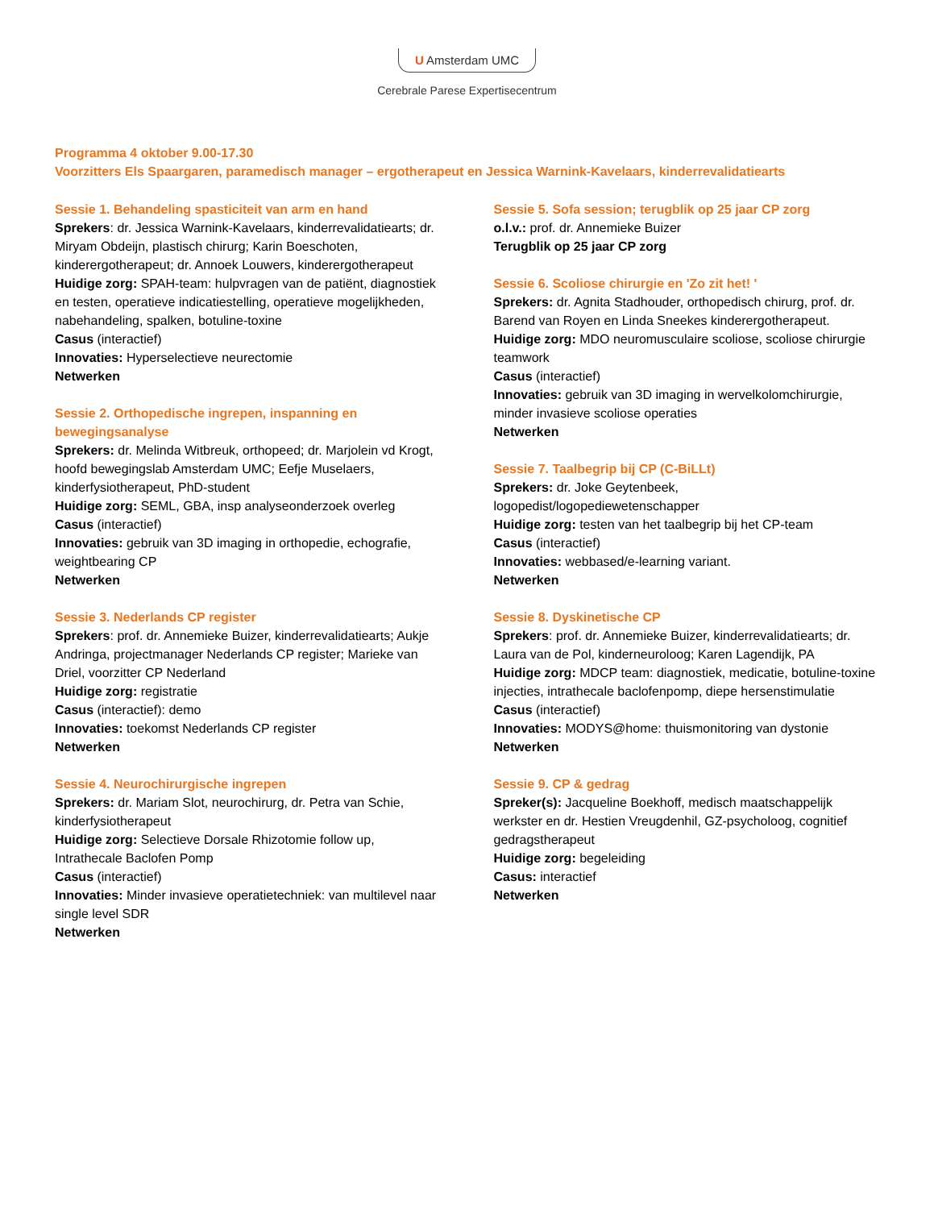U Amsterdam UMC
Cerebrale Parese Expertisecentrum
Programma 4 oktober 9.00-17.30
Voorzitters Els Spaargaren, paramedisch manager – ergotherapeut en Jessica Warnink-Kavelaars, kinderrevalidatiearts
Sessie 1. Behandeling spasticiteit van arm en hand
Sprekers: dr. Jessica Warnink-Kavelaars, kinderrevalidatiearts; dr. Miryam Obdeijn, plastisch chirurg; Karin Boeschoten, kinderergotherapeut; dr. Annoek Louwers, kinderergotherapeut
Huidige zorg: SPAH-team: hulpvragen van de patiënt, diagnostiek en testen, operatieve indicatiestelling, operatieve mogelijkheden, nabehandeling, spalken, botuline-toxine
Casus (interactief)
Innovaties: Hyperselectieve neurectomie
Netwerken
Sessie 2. Orthopedische ingrepen, inspanning en bewegingsanalyse
Sprekers: dr. Melinda Witbreuk, orthopeed; dr. Marjolein vd Krogt, hoofd bewegingslab Amsterdam UMC; Eefje Muselaers, kinderfysiotherapeut, PhD-student
Huidige zorg: SEML, GBA, insp analyseonderzoek overleg
Casus (interactief)
Innovaties: gebruik van 3D imaging in orthopedie, echografie, weightbearing CP
Netwerken
Sessie 3. Nederlands CP register
Sprekers: prof. dr. Annemieke Buizer, kinderrevalidatiearts; Aukje Andringa, projectmanager Nederlands CP register; Marieke van Driel, voorzitter CP Nederland
Huidige zorg: registratie
Casus (interactief): demo
Innovaties: toekomst Nederlands CP register
Netwerken
Sessie 4. Neurochirurgische ingrepen
Sprekers: dr. Mariam Slot, neurochirurg, dr. Petra van Schie, kinderfysiotherapeut
Huidige zorg: Selectieve Dorsale Rhizotomie follow up, Intrathecale Baclofen Pomp
Casus (interactief)
Innovaties: Minder invasieve operatietechniek: van multilevel naar single level SDR
Netwerken
Sessie 5. Sofa session; terugblik op 25 jaar CP zorg
o.l.v.: prof. dr. Annemieke Buizer
Terugblik op 25 jaar CP zorg
Sessie 6. Scoliose chirurgie en 'Zo zit het! '
Sprekers: dr. Agnita Stadhouder, orthopedisch chirurg, prof. dr. Barend van Royen en Linda Sneekes kinderergotherapeut.
Huidige zorg: MDO neuromusculaire scoliose, scoliose chirurgie teamwork
Casus (interactief)
Innovaties: gebruik van 3D imaging in wervelkolomchirurgie, minder invasieve scoliose operaties
Netwerken
Sessie 7. Taalbegrip bij CP (C-BiLLt)
Sprekers: dr. Joke Geytenbeek, logopedist/logopediewetenschapper
Huidige zorg: testen van het taalbegrip bij het CP-team
Casus (interactief)
Innovaties: webbased/e-learning variant.
Netwerken
Sessie 8. Dyskinetische CP
Sprekers: prof. dr. Annemieke Buizer, kinderrevalidatiearts; dr. Laura van de Pol, kinderneuroloog; Karen Lagendijk, PA
Huidige zorg: MDCP team: diagnostiek, medicatie, botuline-toxine injecties, intrathecale baclofenpomp, diepe hersenstimulatie
Casus (interactief)
Innovaties: MODYS@home: thuismonitoring van dystonie
Netwerken
Sessie 9. CP & gedrag
Spreker(s): Jacqueline Boekhoff, medisch maatschappelijk werkster en dr. Hestien Vreugdenhil, GZ-psycholoog, cognitief gedragstherapeut
Huidige zorg: begeleiding
Casus: interactief
Netwerken